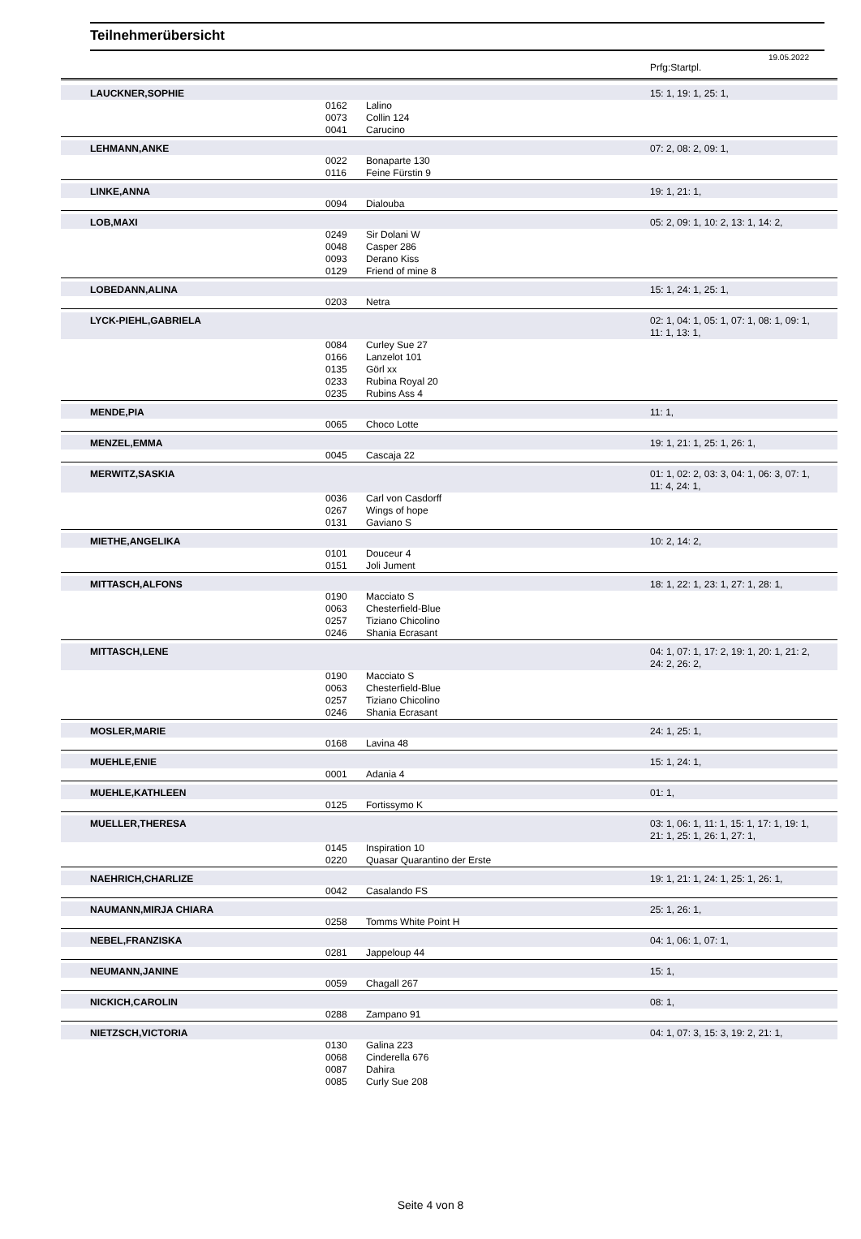Teilnehmerübersicht
19.05.2022
| | | | Prfg:Startpl. |
| LAUCKNER,SOPHIE | | | 15: 1, 19: 1, 25: 1, |
| | 0162 | Lalino | |
| | 0073 | Collin 124 | |
| | 0041 | Carucino | |
| LEHMANN,ANKE | | | 07: 2, 08: 2, 09: 1, |
| | 0022 | Bonaparte 130 | |
| | 0116 | Feine Fürstin 9 | |
| LINKE,ANNA | | | 19: 1, 21: 1, |
| | 0094 | Dialouba | |
| LOB,MAXI | | | 05: 2, 09: 1, 10: 2, 13: 1, 14: 2, |
| | 0249 | Sir Dolani W | |
| | 0048 | Casper 286 | |
| | 0093 | Derano Kiss | |
| | 0129 | Friend of mine 8 | |
| LOBEDANN,ALINA | | | 15: 1, 24: 1, 25: 1, |
| | 0203 | Netra | |
| LYCK-PIEHL,GABRIELA | | | 02: 1, 04: 1, 05: 1, 07: 1, 08: 1, 09: 1, 11: 1, 13: 1, |
| | 0084 | Curley Sue 27 | |
| | 0166 | Lanzelot 101 | |
| | 0135 | Görl xx | |
| | 0233 | Rubina Royal 20 | |
| | 0235 | Rubins Ass 4 | |
| MENDE,PIA | | | 11: 1, |
| | 0065 | Choco Lotte | |
| MENZEL,EMMA | | | 19: 1, 21: 1, 25: 1, 26: 1, |
| | 0045 | Cascaja 22 | |
| MERWITZ,SASKIA | | | 01: 1, 02: 2, 03: 3, 04: 1, 06: 3, 07: 1, 11: 4, 24: 1, |
| | 0036 | Carl von Casdorff | |
| | 0267 | Wings of hope | |
| | 0131 | Gaviano S | |
| MIETHE,ANGELIKA | | | 10: 2, 14: 2, |
| | 0101 | Douceur 4 | |
| | 0151 | Joli Jument | |
| MITTASCH,ALFONS | | | 18: 1, 22: 1, 23: 1, 27: 1, 28: 1, |
| | 0190 | Macciato S | |
| | 0063 | Chesterfield-Blue | |
| | 0257 | Tiziano Chicolino | |
| | 0246 | Shania Ecrasant | |
| MITTASCH,LENE | | | 04: 1, 07: 1, 17: 2, 19: 1, 20: 1, 21: 2, 24: 2, 26: 2, |
| | 0190 | Macciato S | |
| | 0063 | Chesterfield-Blue | |
| | 0257 | Tiziano Chicolino | |
| | 0246 | Shania Ecrasant | |
| MOSLER,MARIE | | | 24: 1, 25: 1, |
| | 0168 | Lavina 48 | |
| MUEHLE,ENIE | | | 15: 1, 24: 1, |
| | 0001 | Adania 4 | |
| MUEHLE,KATHLEEN | | | 01: 1, |
| | 0125 | Fortissymo K | |
| MUELLER,THERESA | | | 03: 1, 06: 1, 11: 1, 15: 1, 17: 1, 19: 1, 21: 1, 25: 1, 26: 1, 27: 1, |
| | 0145 | Inspiration 10 | |
| | 0220 | Quasar Quarantino der Erste | |
| NAEHRICH,CHARLIZE | | | 19: 1, 21: 1, 24: 1, 25: 1, 26: 1, |
| | 0042 | Casalando FS | |
| NAUMANN,MIRJA CHIARA | | | 25: 1, 26: 1, |
| | 0258 | Tomms White Point H | |
| NEBEL,FRANZISKA | | | 04: 1, 06: 1, 07: 1, |
| | 0281 | Jappeloup 44 | |
| NEUMANN,JANINE | | | 15: 1, |
| | 0059 | Chagall 267 | |
| NICKICH,CAROLIN | | | 08: 1, |
| | 0288 | Zampano 91 | |
| NIETZSCH,VICTORIA | | | 04: 1, 07: 3, 15: 3, 19: 2, 21: 1, |
| | 0130 | Galina 223 | |
| | 0068 | Cinderella 676 | |
| | 0087 | Dahira | |
| | 0085 | Curly Sue 208 | |
Seite 4 von 8